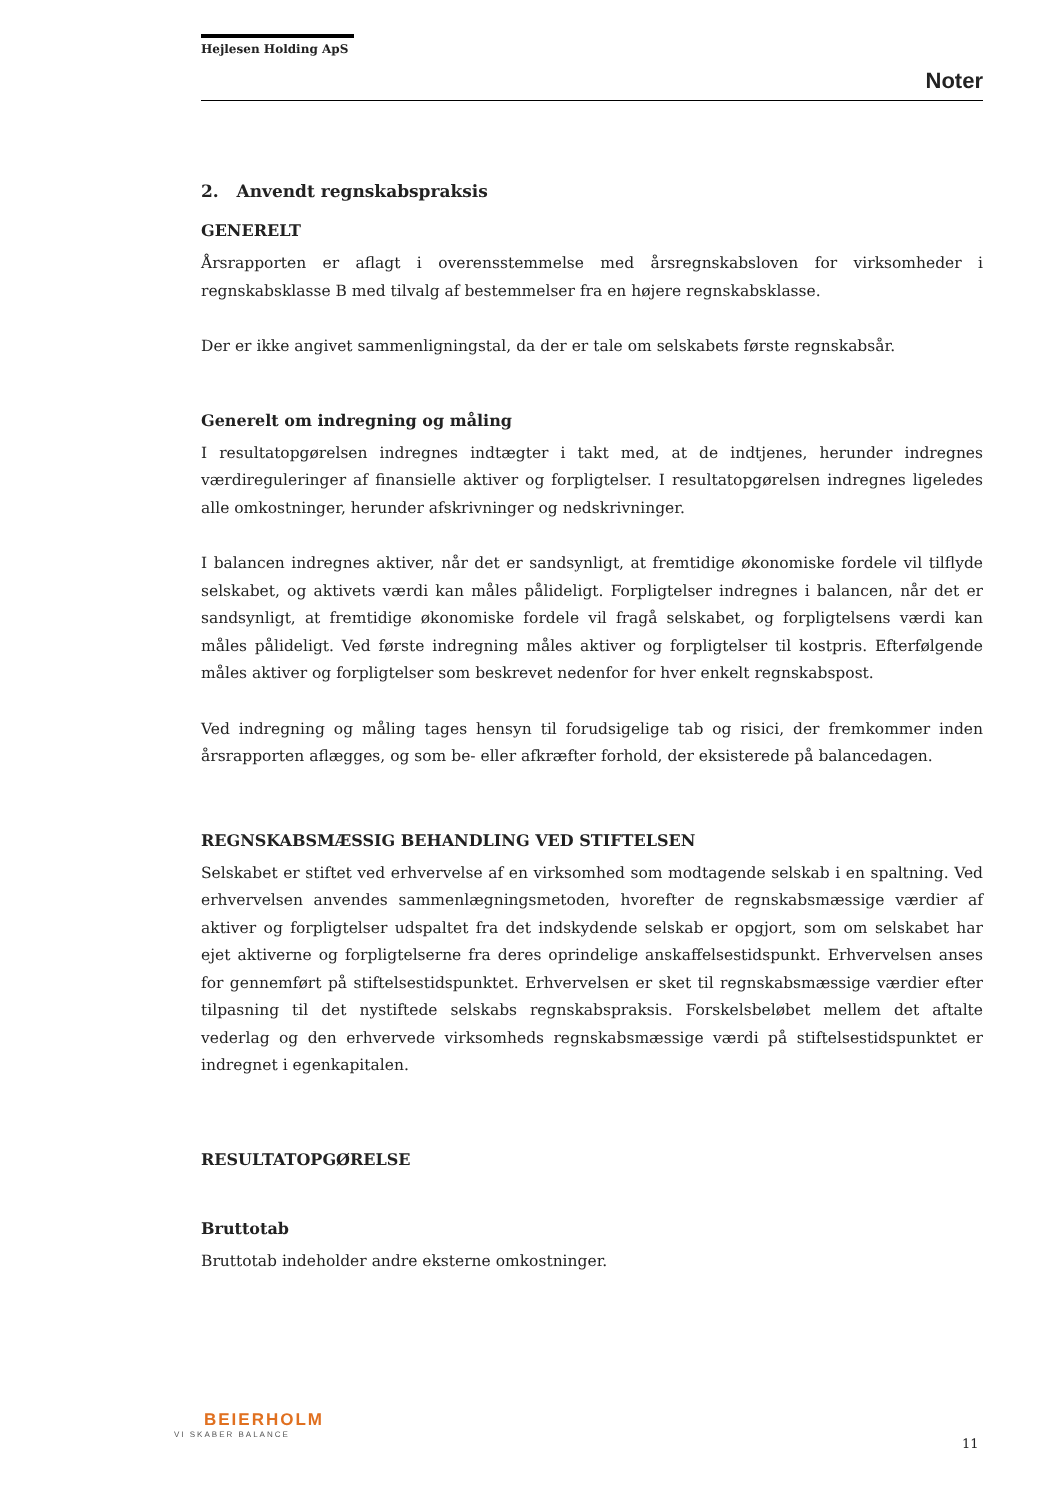Hejlesen Holding ApS
Noter
2. Anvendt regnskabspraksis
GENERELT
Årsrapporten er aflagt i overensstemmelse med årsregnskabsloven for virksomheder i regnskabsklasse B med tilvalg af bestemmelser fra en højere regnskabsklasse.
Der er ikke angivet sammenligningstal, da der er tale om selskabets første regnskabsår.
Generelt om indregning og måling
I resultatopgørelsen indregnes indtægter i takt med, at de indtjenes, herunder indregnes værdireguleringer af finansielle aktiver og forpligtelser. I resultatopgørelsen indregnes ligeledes alle omkostninger, herunder afskrivninger og nedskrivninger.
I balancen indregnes aktiver, når det er sandsynligt, at fremtidige økonomiske fordele vil tilflyde selskabet, og aktivets værdi kan måles pålideligt. Forpligtelser indregnes i balancen, når det er sandsynligt, at fremtidige økonomiske fordele vil fragå selskabet, og forpligtelsens værdi kan måles pålideligt. Ved første indregning måles aktiver og forpligtelser til kostpris. Efterfølgende måles aktiver og forpligtelser som beskrevet nedenfor for hver enkelt regnskabspost.
Ved indregning og måling tages hensyn til forudsigelige tab og risici, der fremkommer inden årsrapporten aflægges, og som be- eller afkræfter forhold, der eksisterede på balancedagen.
REGNSKABSMÆSSIG BEHANDLING VED STIFTELSEN
Selskabet er stiftet ved erhvervelse af en virksomhed som modtagende selskab i en spaltning. Ved erhvervelsen anvendes sammenlægningsmetoden, hvorefter de regnskabsmæssige værdier af aktiver og forpligtelser udspaltet fra det indskydende selskab er opgjort, som om selskabet har ejet aktiverne og forpligtelserne fra deres oprindelige anskaffelsestidspunkt. Erhvervelsen anses for gennemført på stiftelsestidspunktet. Erhvervelsen er sket til regnskabsmæssige værdier efter tilpasning til det nystiftede selskabs regnskabspraksis. Forskelsbeløbet mellem det aftalte vederlag og den erhvervede virksomheds regnskabsmæssige værdi på stiftelsestidspunktet er indregnet i egenkapitalen.
RESULTATOPGØRELSE
Bruttotab
Bruttotab indeholder andre eksterne omkostninger.
BEIERHOLM
VI SKABER BALANCE
11